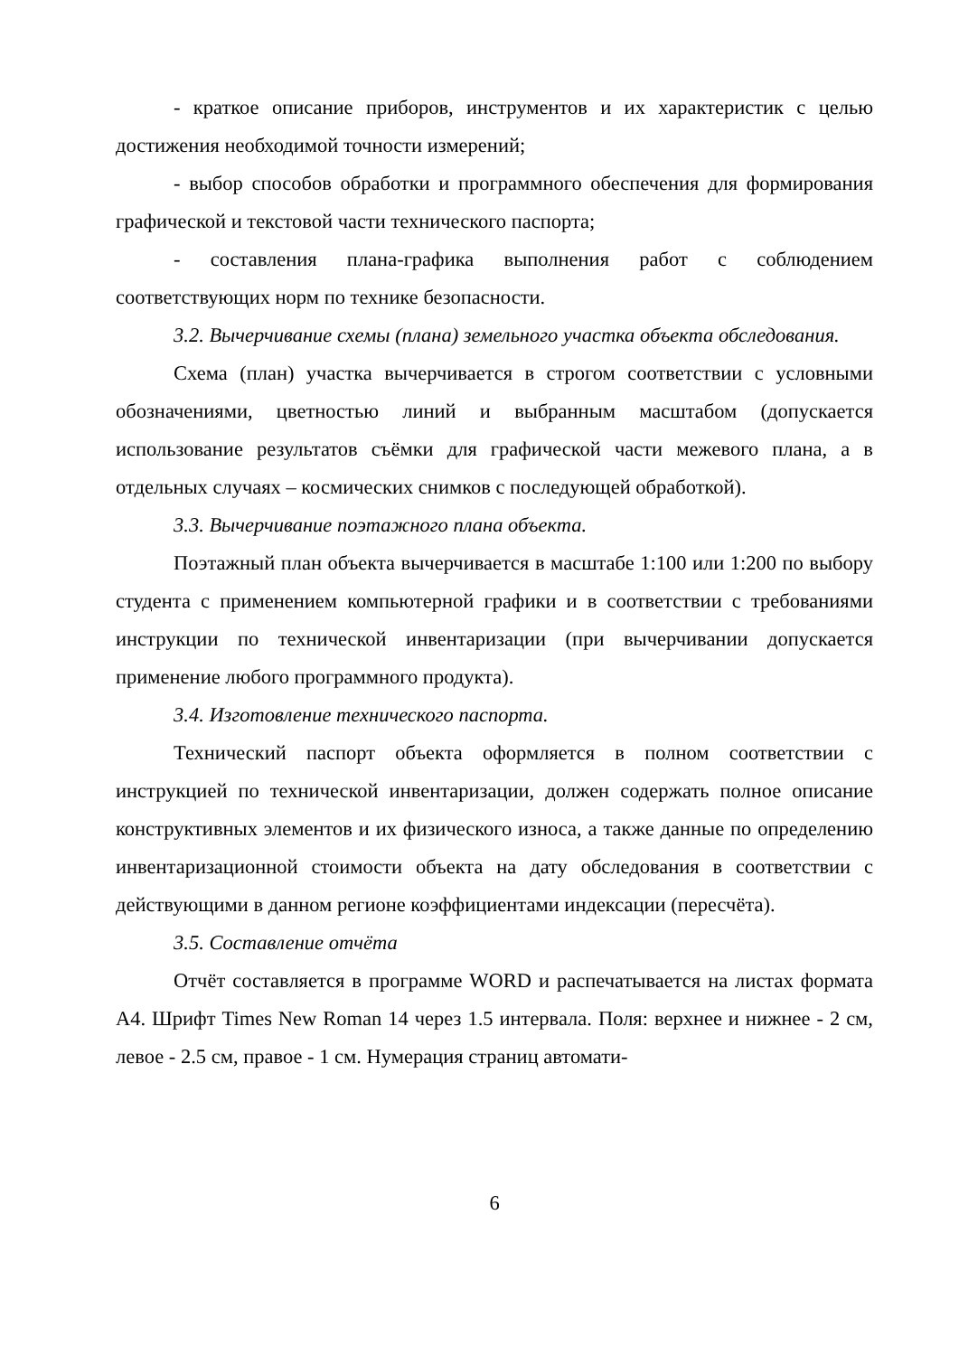- краткое описание приборов, инструментов и их характеристик с целью достижения необходимой точности измерений;
- выбор способов обработки и программного обеспечения для формирования графической и текстовой части технического паспорта;
- составления плана-графика выполнения работ с соблюдением соответствующих норм по технике безопасности.
3.2. Вычерчивание схемы (плана) земельного участка объекта обследования.
Схема (план) участка вычерчивается в строгом соответствии с условными обозначениями, цветностью линий и выбранным масштабом (допускается использование результатов съёмки для графической части межевого плана, а в отдельных случаях – космических снимков с последующей обработкой).
3.3. Вычерчивание поэтажного плана объекта.
Поэтажный план объекта вычерчивается в масштабе 1:100 или 1:200 по выбору студента с применением компьютерной графики и в соответствии с требованиями инструкции по технической инвентаризации (при вычерчивании допускается применение любого программного продукта).
3.4. Изготовление технического паспорта.
Технический паспорт объекта оформляется в полном соответствии с инструкцией по технической инвентаризации, должен содержать полное описание конструктивных элементов и их физического износа, а также данные по определению инвентаризационной стоимости объекта на дату обследования в соответствии с действующими в данном регионе коэффициентами индексации (пересчёта).
3.5. Составление отчёта
Отчёт составляется в программе WORD и распечатывается на листах формата А4. Шрифт Times New Roman 14 через 1.5 интервала. Поля: верхнее и нижнее - 2 см, левое - 2.5 см, правое - 1 см. Нумерация страниц автомати-
6